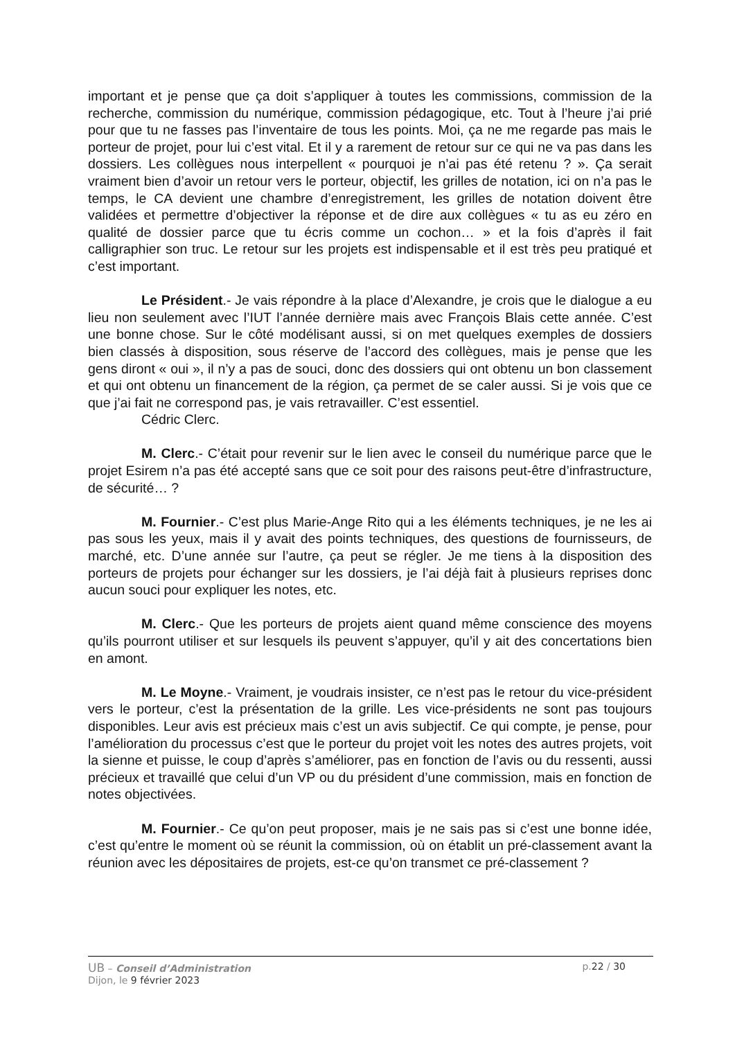important et je pense que ça doit s’appliquer à toutes les commissions, commission de la recherche, commission du numérique, commission pédagogique, etc. Tout à l’heure j’ai prié pour que tu ne fasses pas l’inventaire de tous les points. Moi, ça ne me regarde pas mais le porteur de projet, pour lui c’est vital. Et il y a rarement de retour sur ce qui ne va pas dans les dossiers. Les collègues nous interpellent « pourquoi je n’ai pas été retenu ? ». Ça serait vraiment bien d’avoir un retour vers le porteur, objectif, les grilles de notation, ici on n’a pas le temps, le CA devient une chambre d’enregistrement, les grilles de notation doivent être validées et permettre d’objectiver la réponse et de dire aux collègues « tu as eu zéro en qualité de dossier parce que tu écris comme un cochon… » et la fois d’après il fait calligraphier son truc. Le retour sur les projets est indispensable et il est très peu pratiqué et c’est important.
Le Président.- Je vais répondre à la place d’Alexandre, je crois que le dialogue a eu lieu non seulement avec l’IUT l’année dernière mais avec François Blais cette année. C’est une bonne chose. Sur le côté modélisant aussi, si on met quelques exemples de dossiers bien classés à disposition, sous réserve de l’accord des collègues, mais je pense que les gens diront « oui », il n’y a pas de souci, donc des dossiers qui ont obtenu un bon classement et qui ont obtenu un financement de la région, ça permet de se caler aussi. Si je vois que ce que j’ai fait ne correspond pas, je vais retravailler. C’est essentiel.
Cédric Clerc.
M. Clerc.- C’était pour revenir sur le lien avec le conseil du numérique parce que le projet Esirem n’a pas été accepté sans que ce soit pour des raisons peut-être d’infrastructure, de sécurité… ?
M. Fournier.- C’est plus Marie-Ange Rito qui a les éléments techniques, je ne les ai pas sous les yeux, mais il y avait des points techniques, des questions de fournisseurs, de marché, etc. D’une année sur l’autre, ça peut se régler. Je me tiens à la disposition des porteurs de projets pour échanger sur les dossiers, je l’ai déjà fait à plusieurs reprises donc aucun souci pour expliquer les notes, etc.
M. Clerc.- Que les porteurs de projets aient quand même conscience des moyens qu’ils pourront utiliser et sur lesquels ils peuvent s’appuyer, qu’il y ait des concertations bien en amont.
M. Le Moyne.- Vraiment, je voudrais insister, ce n’est pas le retour du vice-président vers le porteur, c’est la présentation de la grille. Les vice-présidents ne sont pas toujours disponibles. Leur avis est précieux mais c’est un avis subjectif. Ce qui compte, je pense, pour l’amélioration du processus c’est que le porteur du projet voit les notes des autres projets, voit la sienne et puisse, le coup d’après s’améliorer, pas en fonction de l’avis ou du ressenti, aussi précieux et travaillé que celui d’un VP ou du président d’une commission, mais en fonction de notes objectivées.
M. Fournier.- Ce qu’on peut proposer, mais je ne sais pas si c’est une bonne idée, c’est qu’entre le moment où se réunit la commission, où on établit un pré-classement avant la réunion avec les dépositaires de projets, est-ce qu’on transmet ce pré-classement ?
UB – Conseil d’Administration p.22 / 30
Dijon, le 9 février 2023